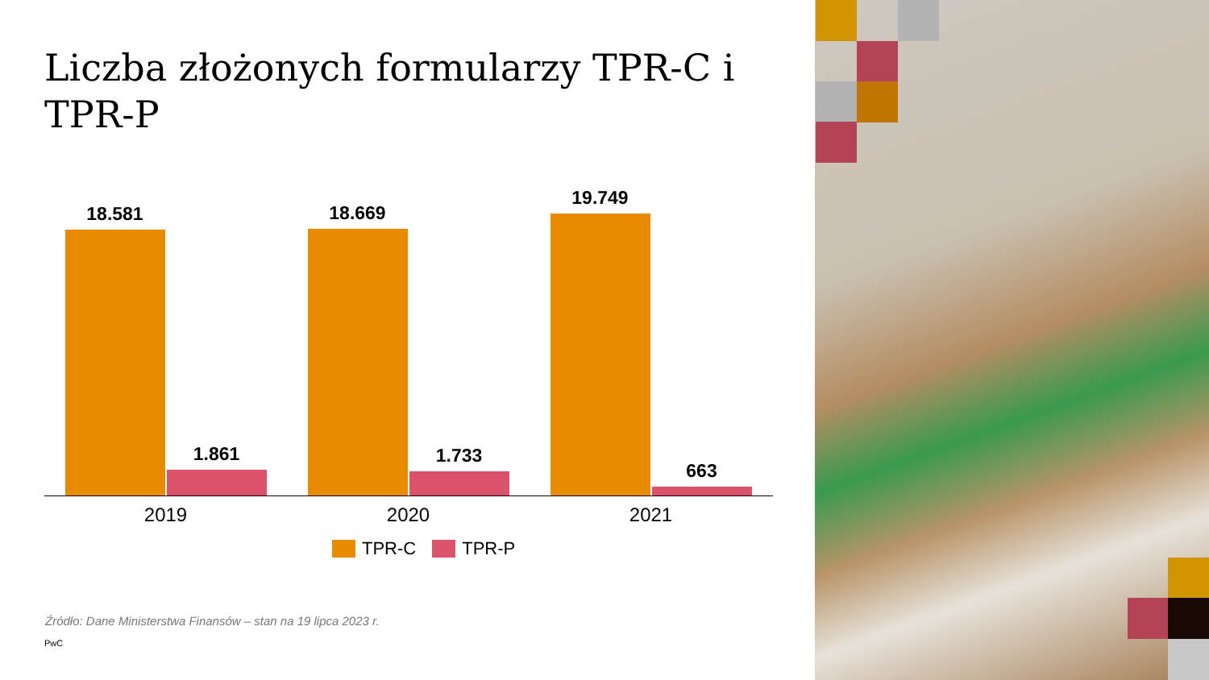Liczba złożonych formularzy TPR-C i TPR-P
18.581
1.861
18.669
1.733
19.749
663
2019 2020 2021
TPR-C TPR-P
Źródło: Dane Ministerstwa Finansów – stan na 19 lipca 2023 r.
PwC